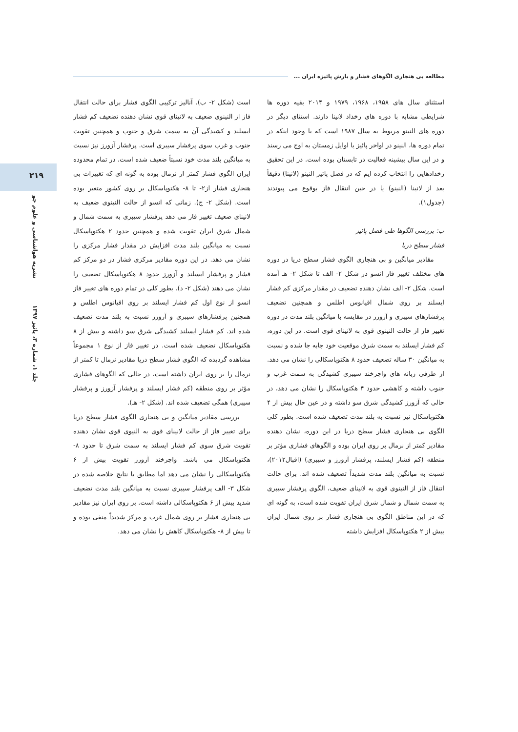مطالعه بی هنجاری الگوهای فشار و بارش پائیزه ایران ...
۲۱۹
نشریه هواشناسی و علوم جو
جلد ۱، شماره ۳، پائیز ۱۳۹۷
استثنای سال های ۱۹۵۸، ۱۹۶۸، ۱۹۷۹ و ۲۰۱۴ بقیه دوره ها شرایطی مشابه با دوره های رخداد لانینا دارند. استثای دیگر در دوره های النینو مربوط به سال ۱۹۸۷ است که با وجود اینکه در تمام دوره ها، النینو در اواخر پائیز یا اوایل زمستان به اوج می رسند و در این سال بیشینه فعالیت در تابستان بوده است. در این تحقیق رخدادهایی را انتخاب کرده ایم که در فصل پائیز النینو (لانینا) دقیقاً بعد از لانینا (النینو) یا در حین انتقال فاز بوقوع می پیوندند (جدول۱).
ب: بررسی الگوها طی فصل پائیز
فشار سطح دریا
مقادیر میانگین و بی هنجاری الگوی فشار سطح دریا در دوره های مختلف تغییر فاز انسو در شکل ۲- الف تا شکل ۲- هـ آمده است. شکل ۲- الف نشان دهنده تضعیف در مقدار مرکزی کم فشار ایسلند بر روی شمال اقیانوس اطلس و همچنین تضعیف پرفشارهای سیبری و آزورز در مقایسه با میانگین بلند مدت در دوره تغییر فاز از حالت النینوی قوی به لانینای قوی است. در این دوره، کم فشار ایسلند به سمت شرق موقعیت خود جابه جا شده و نسبت به میانگین ۳۰ ساله تضعیف حدود ۸ هکتوپاسکالی را نشان می دهد. از طرفی زبانه های واچرخند سیبری کشیدگی به سمت غرب و جنوب داشته و کاهشی حدود ۴ هکتوپاسکال را نشان می دهد، در حالی که آزورز کشیدگی شرق سو داشته و در عین حال بیش از ۴ هکتوپاسکال نیز نسبت به بلند مدت تضعیف شده است. بطور کلی الگوی بی هنجاری فشار سطح دریا در این دوره، نشان دهنده مقادیر کمتر از نرمال بر روی ایران بوده و الگوهای فشاری مؤثر بر منطقه (کم فشار ایسلند، پرفشار آزورز و سیبری) (اقبال۲۰۱۲)، نسبت به میانگین بلند مدت شدیداً تضعیف شده اند. برای حالت انتقال فاز از النینوی قوی به لانینای ضعیف، الگوی پرفشار سیبری به سمت شمال و شمال شرق ایران تقویت شده است، به گونه ای که در این مناطق الگوی بی هنجاری فشار بر روی شمال ایران بیش از ۲ هکتوپاسکال افزایش داشته
است (شکل ۲- ب). آنالیز ترکیبی الگوی فشار برای حالت انتقال فاز از النینوی ضعیف به لانینای قوی نشان دهنده تضعیف کم فشار ایسلند و کشیدگی آن به سمت شرق و جنوب و همچنین تقویت جنوب و غرب سوی پرفشار سیبری است. پرفشار آزورز نیز نسبت به میانگین بلند مدت خود نسبتاً ضعیف شده است. در تمام محدوده ایران الگوی فشار کمتر از نرمال بوده به گونه ای که تغییرات بی هنجاری فشار از۲- تا ۸- هکتوپاسکال بر روی کشور متغیر بوده است. (شکل ۲- ج). زمانی که انسو از حالت النینوی ضعیف به لانینای ضعیف تغییر فاز می دهد پرفشار سیبری به سمت شمال و شمال شرق ایران تقویت شده و همچنین حدود ۲ هکتوپاسکال نسبت به میانگین بلند مدت افزایش در مقدار فشار مرکزی را نشان می دهد. در این دوره مقادیر مرکزی فشار در دو مرکز کم فشار و پرفشار ایسلند و آزورز حدود ۸ هکتوپاسکال تضعیف را نشان می دهند (شکل ۲- د). بطور کلی در تمام دوره های تغییر فاز انسو از نوع اول کم فشار ایسلند بر روی اقیانوس اطلس و همچنین پرفشارهای سیبری و آزورز نسبت به بلند مدت تضعیف شده اند. کم فشار ایسلند کشیدگی شرق سو داشته و بیش از ۸ هکتوپاسکال تضعیف شده است. در تغییر فاز از نوع ۱ مجموعاً مشاهده گردیده که الگوی فشار سطح دریا مقادیر نرمال تا کمتر از نرمال را بر روی ایران داشته است، در حالی که الگوهای فشاری مؤثر بر روی منطقه (کم فشار ایسلند و پرفشار آزورز و پرفشار سیبری) همگی تضعیف شده اند. (شکل ۲- هـ).
بررسی مقادیر میانگین و بی هنجاری الگوی فشار سطح دریا برای تغییر فاز از حالت لانینای قوی به النیوی قوی نشان دهنده تقویت شرق سوی کم فشار ایسلند به سمت شرق تا حدود ۸- هکتوپاسکال می باشد. واچرخند آزورز تقویت بیش از ۶ هکتوپاسکالی را نشان می دهد اما مطابق با نتایج خلاصه شده در شکل ۳- الف پرفشار سیبری نسبت به میانگین بلند مدت تضعیف شدید بیش از ۶ هکتوپاسکالی داشته است. بر روی ایران نیز مقادیر بی هنجاری فشار بر روی شمال غرب و مرکز شدیداً منفی بوده و تا بیش از ۸- هکتوپاسکال کاهش را نشان می دهد.